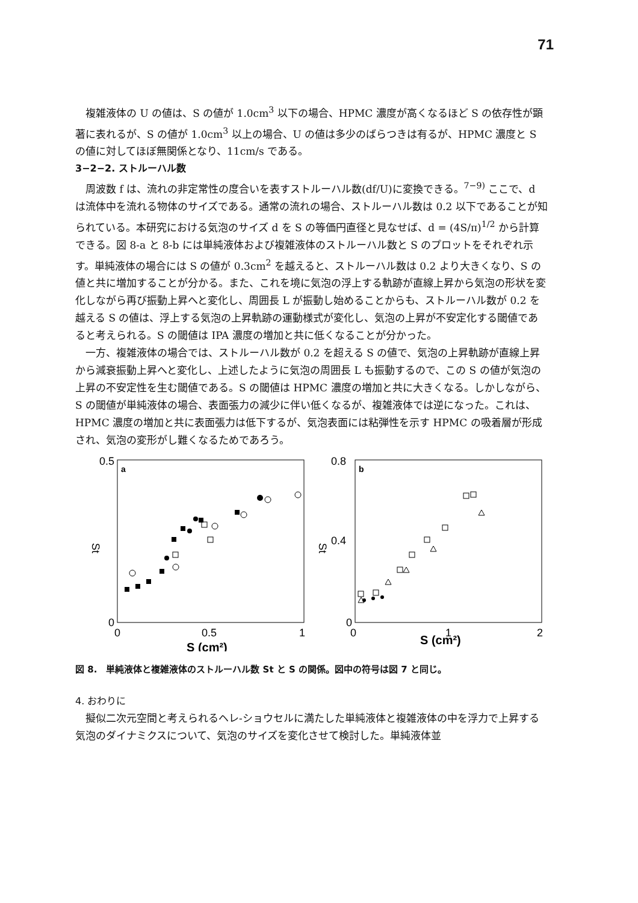71
複雑液体の U の値は、S の値が 1.0cm<sup>3</sup> 以下の場合、HPMC 濃度が高くなるほど S の依存性が顕著に表れるが、S の値が 1.0cm<sup>3</sup> 以上の場合、U の値は多少のばらつきは有るが、HPMC 濃度と S の値に対してほぼ無関係となり、11cm/s である。
3−2−2. ストルーハル数
周波数 f は、流れの非定常性の度合いを表すストルーハル数(df/U)に変換できる。<sup>7−9)</sup> ここで、d は流体中を流れる物体のサイズである。通常の流れの場合、ストルーハル数は 0.2 以下であることが知られている。本研究における気泡のサイズ d を S の等価円直径と見なせば、d = (4S/π)<sup>1/2</sup> から計算できる。図 8-a と 8-b には単純液体および複雑液体のストルーハル数と S のプロットをそれぞれ示す。単純液体の場合には S の値が 0.3cm<sup>2</sup> を越えると、ストルーハル数は 0.2 より大きくなり、S の値と共に増加することが分かる。また、これを境に気泡の浮上する軌跡が直線上昇から気泡の形状を変化しながら再び振動上昇へと変化し、周囲長 L が振動し始めることからも、ストルーハル数が 0.2 を越える S の値は、浮上する気泡の上昇軌跡の運動様式が変化し、気泡の上昇が不安定化する閾値であると考えられる。S の閾値は IPA 濃度の増加と共に低くなることが分かった。
一方、複雑液体の場合では、ストルーハル数が 0.2 を超える S の値で、気泡の上昇軌跡が直線上昇から減衰振動上昇へと変化し、上述したように気泡の周囲長 L も振動するので、この S の値が気泡の上昇の不安定性を生む閾値である。S の閾値は HPMC 濃度の増加と共に大きくなる。しかしながら、S の閾値が単純液体の場合、表面張力の減少に伴い低くなるが、複雑液体では逆になった。これは、HPMC 濃度の増加と共に表面張力は低下するが、気泡表面には粘弾性を示す HPMC の吸着層が形成され、気泡の変形がし難くなるためであろう。
0.5
0
0
0.5
1
a
St
S (cm²)
0.8
0.4
0
0
1
2
b
St
S (cm²)
図 8.　単純液体と複雑液体のストルーハル数 St と S の関係。図中の符号は図 7 と同じ。
4. おわりに
擬似二次元空間と考えられるヘレ-ショウセルに満たした単純液体と複雑液体の中を浮力で上昇する気泡のダイナミクスについて、気泡のサイズを変化させて検討した。単純液体並